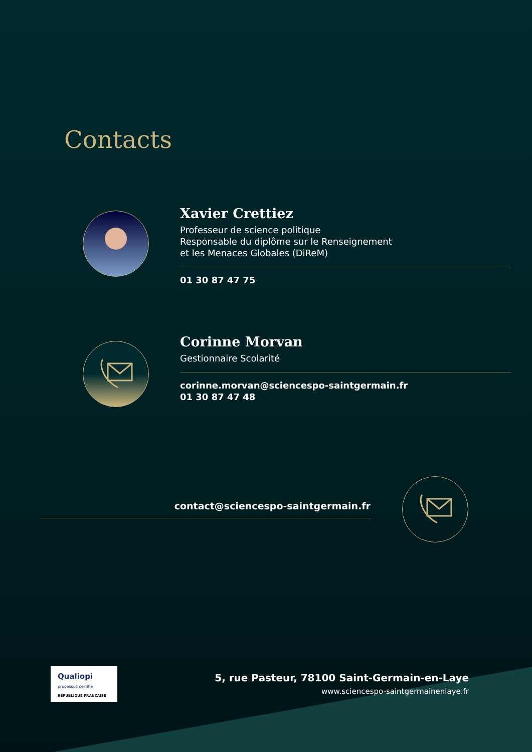Contacts
Xavier Crettiez
Professeur de science politique
Responsable du diplôme sur le Renseignement
et les Menaces Globales (DiReM)
01 30 87 47 75
Corinne Morvan
Gestionnaire Scolarité
corinne.morvan@sciencespo-saintgermain.fr
01 30 87 47 48
contact@sciencespo-saintgermain.fr
Qualiopi
processus certifié
RÉPUBLIQUE FRANÇAISE
5, rue Pasteur, 78100 Saint-Germain-en-Laye
www.sciencespo-saintgermainenlaye.fr